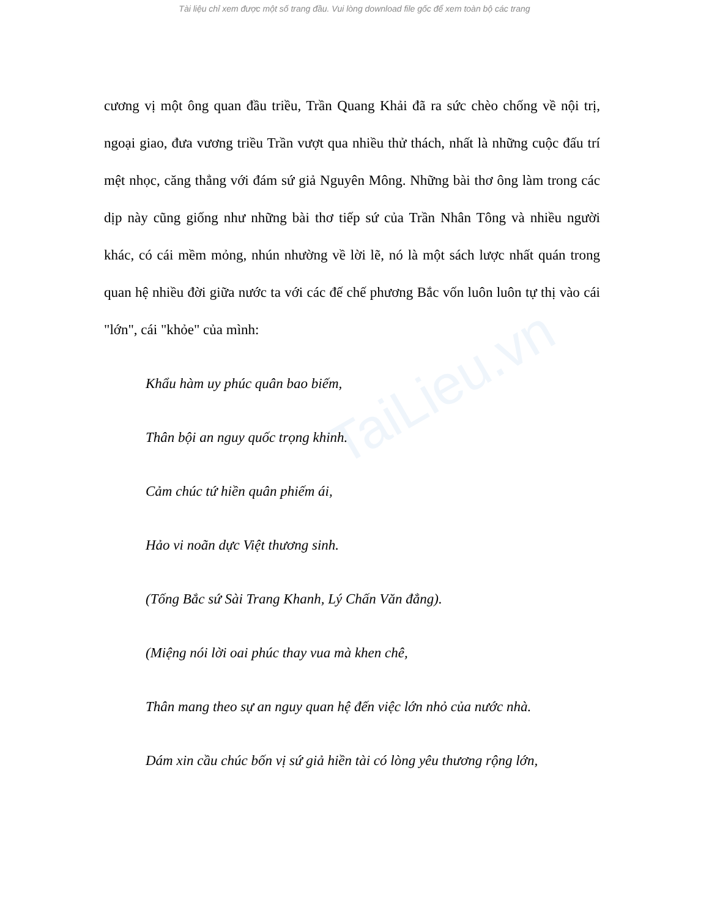Tài liệu chỉ xem được một số trang đầu. Vui lòng download file gốc để xem toàn bộ các trang
TaiLieu.vn
cương vị một ông quan đầu triều, Trần Quang Khải đã ra sức chèo chống về nội trị, ngoại giao, đưa vương triều Trần vượt qua nhiều thử thách, nhất là những cuộc đấu trí mệt nhọc, căng thẳng với đám sứ giả Nguyên Mông. Những bài thơ ông làm trong các dịp này cũng giống như những bài thơ tiếp sứ của Trần Nhân Tông và nhiều người khác, có cái mềm mỏng, nhún nhường về lời lẽ, nó là một sách lược nhất quán trong quan hệ nhiều đời giữa nước ta với các đế chế phương Bắc vốn luôn luôn tự thị vào cái "lớn", cái "khỏe" của mình:
Khẩu hàm uy phúc quân bao biếm,
Thân bội an nguy quốc trọng khinh.
Cảm chúc tứ hiền quân phiếm ái,
Hảo vi noãn dực Việt thương sinh.
(Tống Bắc sứ Sài Trang Khanh, Lý Chấn Văn đẳng).
(Miệng nói lời oai phúc thay vua mà khen chê,
Thân mang theo sự an nguy quan hệ đến việc lớn nhỏ của nước nhà.
Dám xin cầu chúc bốn vị sứ giả hiền tài có lòng yêu thương rộng lớn,